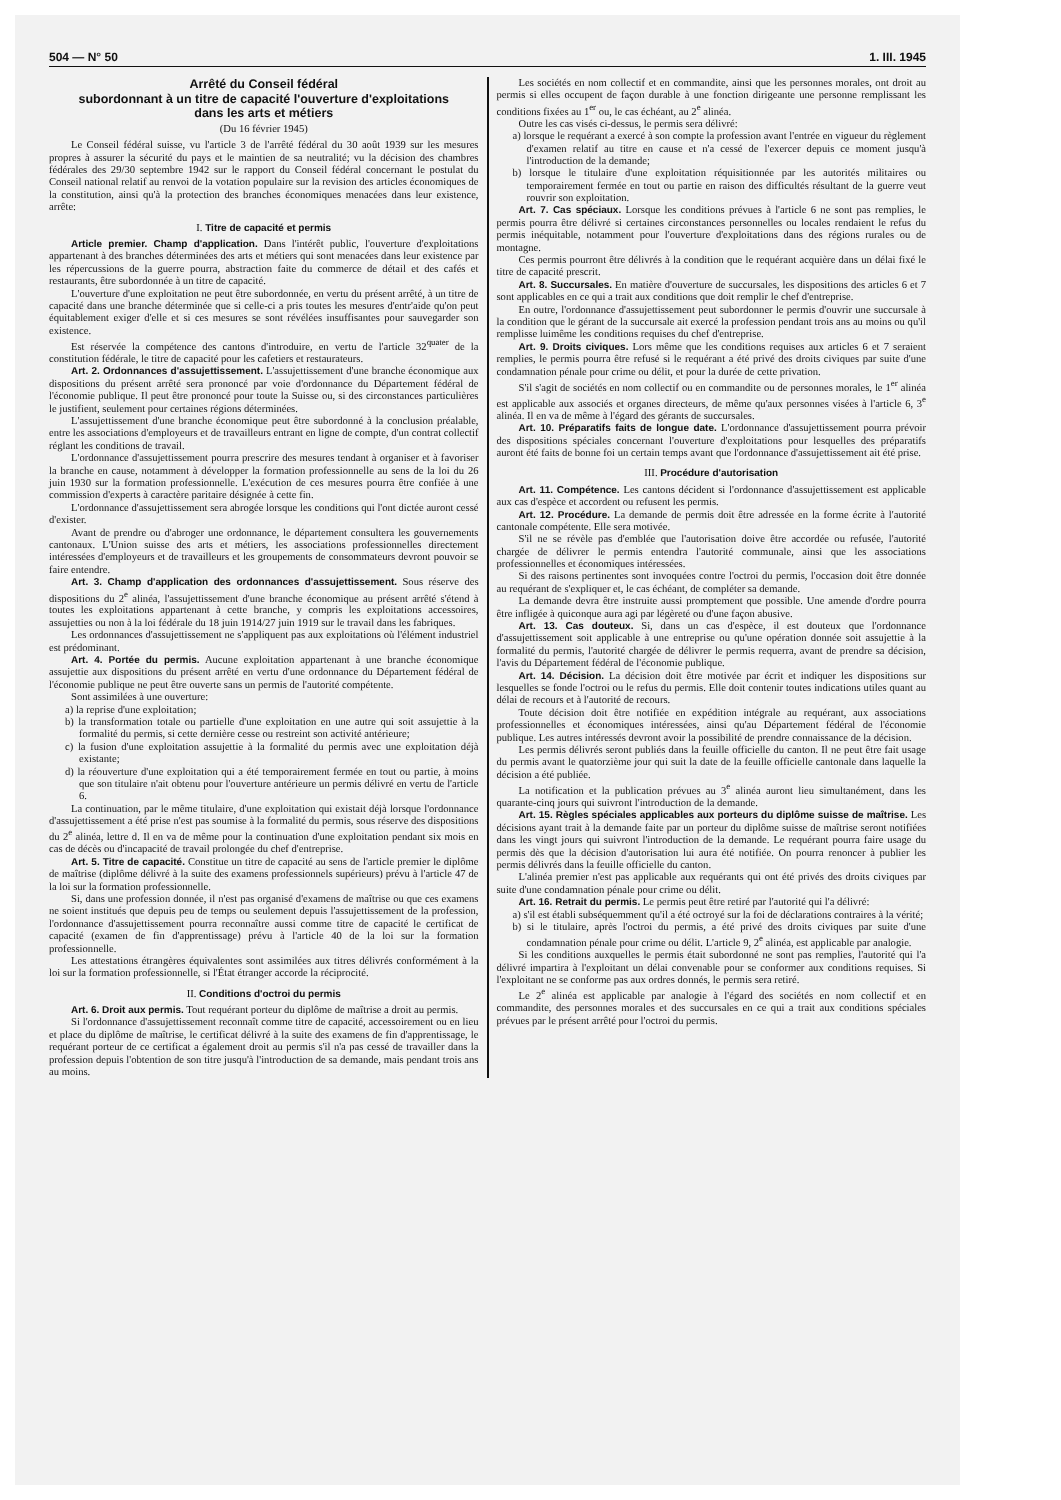504 — N° 50 1. III. 1945
Arrêté du Conseil fédéral
subordonnant à un titre de capacité l'ouverture d'exploitations
dans les arts et métiers
(Du 16 février 1945)
Le Conseil fédéral suisse, vu l'article 3 de l'arrêté fédéral du 30 août 1939 sur les mesures propres à assurer la sécurité du pays et le maintien de sa neutralité; vu la décision des chambres fédérales des 29/30 septembre 1942 sur le rapport du Conseil fédéral concernant le postulat du Conseil national relatif au renvoi de la votation populaire sur la revision des articles économiques de la constitution, ainsi qu'à la protection des branches économiques menacées dans leur existence, arrête:
I. Titre de capacité et permis
Article premier. Champ d'application. Dans l'intérêt public, l'ouverture d'exploitations appartenant à des branches déterminées des arts et métiers qui sont menacées dans leur existence par les répercussions de la guerre pourra, abstraction faite du commerce de détail et des cafés et restaurants, être subordonnée à un titre de capacité.
L'ouverture d'une exploitation ne peut être subordonnée, en vertu du présent arrêté, à un titre de capacité dans une branche déterminée que si celle-ci a pris toutes les mesures d'entr'aide qu'on peut équitablement exiger d'elle et si ces mesures se sont révélées insuffisantes pour sauvegarder son existence.
Est réservée la compétence des cantons d'introduire, en vertu de l'article 32<sup>quater</sup> de la constitution fédérale, le titre de capacité pour les cafetiers et restaurateurs.
Art. 2. Ordonnances d'assujettissement. L'assujettissement d'une branche économique aux dispositions du présent arrêté sera prononcé par voie d'ordonnance du Département fédéral de l'économie publique. Il peut être prononcé pour toute la Suisse ou, si des circonstances particulières le justifient, seulement pour certaines régions déterminées.
L'assujettissement d'une branche économique peut être subordonné à la conclusion préalable, entre les associations d'employeurs et de travailleurs entrant en ligne de compte, d'un contrat collectif réglant les conditions de travail.
L'ordonnance d'assujettissement pourra prescrire des mesures tendant à organiser et à favoriser la branche en cause, notamment à développer la formation professionnelle au sens de la loi du 26 juin 1930 sur la formation professionnelle. L'exécution de ces mesures pourra être confiée à une commission d'experts à caractère paritaire désignée à cette fin.
L'ordonnance d'assujettissement sera abrogée lorsque les conditions qui l'ont dictée auront cessé d'exister.
Avant de prendre ou d'abroger une ordonnance, le département consultera les gouvernements cantonaux. L'Union suisse des arts et métiers, les associations professionnelles directement intéressées d'employeurs et de travailleurs et les groupements de consommateurs devront pouvoir se faire entendre.
Art. 3. Champ d'application des ordonnances d'assujettissement. Sous réserve des dispositions du 2<sup>e</sup> alinéa, l'assujettissement d'une branche économique au présent arrêté s'étend à toutes les exploitations appartenant à cette branche, y compris les exploitations accessoires, assujetties ou non à la loi fédérale du 18 juin 1914/27 juin 1919 sur le travail dans les fabriques.
Les ordonnances d'assujettissement ne s'appliquent pas aux exploitations où l'élément industriel est prédominant.
Art. 4. Portée du permis. Aucune exploitation appartenant à une branche économique assujettie aux dispositions du présent arrêté en vertu d'une ordonnance du Département fédéral de l'économie publique ne peut être ouverte sans un permis de l'autorité compétente.
Sont assimilées à une ouverture:
a) la reprise d'une exploitation;
b) la transformation totale ou partielle d'une exploitation en une autre qui soit assujettie à la formalité du permis, si cette dernière cesse ou restreint son activité antérieure;
c) la fusion d'une exploitation assujettie à la formalité du permis avec une exploitation déjà existante;
d) la réouverture d'une exploitation qui a été temporairement fermée en tout ou partie, à moins que son titulaire n'ait obtenu pour l'ouverture antérieure un permis délivré en vertu de l'article 6.
La continuation, par le même titulaire, d'une exploitation qui existait déjà lorsque l'ordonnance d'assujettissement a été prise n'est pas soumise à la formalité du permis, sous réserve des dispositions du 2<sup>e</sup> alinéa, lettre d. Il en va de même pour la continuation d'une exploitation pendant six mois en cas de décès ou d'incapacité de travail prolongée du chef d'entreprise.
Art. 5. Titre de capacité. Constitue un titre de capacité au sens de l'article premier le diplôme de maîtrise (diplôme délivré à la suite des examens professionnels supérieurs) prévu à l'article 47 de la loi sur la formation professionnelle.
Si, dans une profession donnée, il n'est pas organisé d'examens de maîtrise ou que ces examens ne soient institués que depuis peu de temps ou seulement depuis l'assujettissement de la profession, l'ordonnance d'assujettissement pourra reconnaître aussi comme titre de capacité le certificat de capacité (examen de fin d'apprentissage) prévu à l'article 40 de la loi sur la formation professionnelle.
Les attestations étrangères équivalentes sont assimilées aux titres délivrés conformément à la loi sur la formation professionnelle, si l'État étranger accorde la réciprocité.
II. Conditions d'octroi du permis
Art. 6. Droit aux permis. Tout requérant porteur du diplôme de maîtrise a droit au permis.
Si l'ordonnance d'assujettissement reconnaît comme titre de capacité, accessoirement ou en lieu et place du diplôme de maîtrise, le certificat délivré à la suite des examens de fin d'apprentissage, le requérant porteur de ce certificat a également droit au permis s'il n'a pas cessé de travailler dans la profession depuis l'obtention de son titre jusqu'à l'introduction de sa demande, mais pendant trois ans au moins.
Les sociétés en nom collectif et en commandite, ainsi que les personnes morales, ont droit au permis si elles occupent de façon durable à une fonction dirigeante une personne remplissant les conditions fixées au 1<sup>er</sup> ou, le cas échéant, au 2<sup>e</sup> alinéa.
Outre les cas visés ci-dessus, le permis sera délivré:
a) lorsque le requérant a exercé à son compte la profession avant l'entrée en vigueur du règlement d'examen relatif au titre en cause et n'a cessé de l'exercer depuis ce moment jusqu'à l'introduction de la demande;
b) lorsque le titulaire d'une exploitation réquisitionnée par les autorités militaires ou temporairement fermée en tout ou partie en raison des difficultés résultant de la guerre veut rouvrir son exploitation.
Art. 7. Cas spéciaux. Lorsque les conditions prévues à l'article 6 ne sont pas remplies, le permis pourra être délivré si certaines circonstances personnelles ou locales rendaient le refus du permis inéquitable, notamment pour l'ouverture d'exploitations dans des régions rurales ou de montagne.
Ces permis pourront être délivrés à la condition que le requérant acquière dans un délai fixé le titre de capacité prescrit.
Art. 8. Succursales. En matière d'ouverture de succursales, les dispositions des articles 6 et 7 sont applicables en ce qui a trait aux conditions que doit remplir le chef d'entreprise.
En outre, l'ordonnance d'assujettissement peut subordonner le permis d'ouvrir une succursale à la condition que le gérant de la succursale ait exercé la profession pendant trois ans au moins ou qu'il remplisse luimême les conditions requises du chef d'entreprise.
Art. 9. Droits civiques. Lors même que les conditions requises aux articles 6 et 7 seraient remplies, le permis pourra être refusé si le requérant a été privé des droits civiques par suite d'une condamnation pénale pour crime ou délit, et pour la durée de cette privation.
S'il s'agit de sociétés en nom collectif ou en commandite ou de personnes morales, le 1<sup>er</sup> alinéa est applicable aux associés et organes directeurs, de même qu'aux personnes visées à l'article 6, 3<sup>e</sup> alinéa. Il en va de même à l'égard des gérants de succursales.
Art. 10. Préparatifs faits de longue date. L'ordonnance d'assujettissement pourra prévoir des dispositions spéciales concernant l'ouverture d'exploitations pour lesquelles des préparatifs auront été faits de bonne foi un certain temps avant que l'ordonnance d'assujettissement ait été prise.
III. Procédure d'autorisation
Art. 11. Compétence. Les cantons décident si l'ordonnance d'assujettissement est applicable aux cas d'espèce et accordent ou refusent les permis.
Art. 12. Procédure. La demande de permis doit être adressée en la forme écrite à l'autorité cantonale compétente. Elle sera motivée.
S'il ne se révèle pas d'emblée que l'autorisation doive être accordée ou refusée, l'autorité chargée de délivrer le permis entendra l'autorité communale, ainsi que les associations professionnelles et économiques intéressées.
Si des raisons pertinentes sont invoquées contre l'octroi du permis, l'occasion doit être donnée au requérant de s'expliquer et, le cas échéant, de compléter sa demande.
La demande devra être instruite aussi promptement que possible. Une amende d'ordre pourra être infligée à quiconque aura agi par légèreté ou d'une façon abusive.
Art. 13. Cas douteux. Si, dans un cas d'espèce, il est douteux que l'ordonnance d'assujettissement soit applicable à une entreprise ou qu'une opération donnée soit assujettie à la formalité du permis, l'autorité chargée de délivrer le permis requerra, avant de prendre sa décision, l'avis du Département fédéral de l'économie publique.
Art. 14. Décision. La décision doit être motivée par écrit et indiquer les dispositions sur lesquelles se fonde l'octroi ou le refus du permis. Elle doit contenir toutes indications utiles quant au délai de recours et à l'autorité de recours.
Toute décision doit être notifiée en expédition intégrale au requérant, aux associations professionnelles et économiques intéressées, ainsi qu'au Département fédéral de l'économie publique. Les autres intéressés devront avoir la possibilité de prendre connaissance de la décision.
Les permis délivrés seront publiés dans la feuille officielle du canton. Il ne peut être fait usage du permis avant le quatorzième jour qui suit la date de la feuille officielle cantonale dans laquelle la décision a été publiée.
La notification et la publication prévues au 3<sup>e</sup> alinéa auront lieu simultanément, dans les quarante-cinq jours qui suivront l'introduction de la demande.
Art. 15. Règles spéciales applicables aux porteurs du diplôme suisse de maîtrise. Les décisions ayant trait à la demande faite par un porteur du diplôme suisse de maîtrise seront notifiées dans les vingt jours qui suivront l'introduction de la demande. Le requérant pourra faire usage du permis dès que la décision d'autorisation lui aura été notifiée. On pourra renoncer à publier les permis délivrés dans la feuille officielle du canton.
L'alinéa premier n'est pas applicable aux requérants qui ont été privés des droits civiques par suite d'une condamnation pénale pour crime ou délit.
Art. 16. Retrait du permis. Le permis peut être retiré par l'autorité qui l'a délivré:
a) s'il est établi subséquemment qu'il a été octroyé sur la foi de déclarations contraires à la vérité;
b) si le titulaire, après l'octroi du permis, a été privé des droits civiques par suite d'une condamnation pénale pour crime ou délit. L'article 9, 2<sup>e</sup> alinéa, est applicable par analogie.
Si les conditions auxquelles le permis était subordonné ne sont pas remplies, l'autorité qui l'a délivré impartira à l'exploitant un délai convenable pour se conformer aux conditions requises. Si l'exploitant ne se conforme pas aux ordres donnés, le permis sera retiré.
Le 2<sup>e</sup> alinéa est applicable par analogie à l'égard des sociétés en nom collectif et en commandite, des personnes morales et des succursales en ce qui a trait aux conditions spéciales prévues par le présent arrêté pour l'octroi du permis.